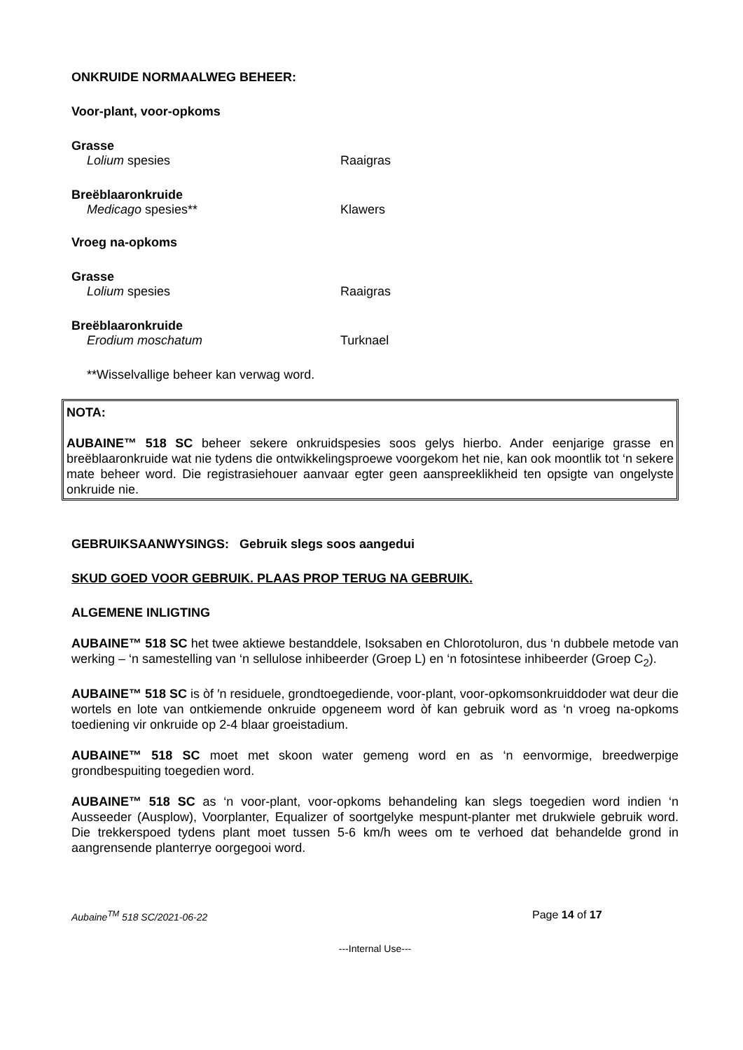ONKRUIDE NORMAALWEG BEHEER:
Voor-plant, voor-opkoms
Grasse
Lolium spesies Raaigras
Breëblaaronkruide
Medicago spesies** Klawers
Vroeg na-opkoms
Grasse
Lolium spesies Raaigras
Breëblaaronkruide
Erodium moschatum Turknael
**Wisselvallige beheer kan verwag word.
NOTA:
AUBAINE™ 518 SC beheer sekere onkruidspesies soos gelys hierbo. Ander eenjarige grasse en breëblaaronkruide wat nie tydens die ontwikkelingsproewe voorgekom het nie, kan ook moontlik tot ‘n sekere mate beheer word. Die registrasiehouer aanvaar egter geen aanspreeklikheid ten opsigte van ongelyste onkruide nie.
GEBRUIKSAANWYSINGS: Gebruik slegs soos aangedui
SKUD GOED VOOR GEBRUIK. PLAAS PROP TERUG NA GEBRUIK.
ALGEMENE INLIGTING
AUBAINE™ 518 SC het twee aktiewe bestanddele, Isoksaben en Chlorotoluron, dus ‘n dubbele metode van werking – ‘n samestelling van ‘n sellulose inhibeerder (Groep L) en ‘n fotosintese inhibeerder (Groep C<sub>2</sub>).
AUBAINE™ 518 SC is òf ′n residuele, grondtoegediende, voor-plant, voor-opkomsonkruiddoder wat deur die wortels en lote van ontkiemende onkruide opgeneem word òf kan gebruik word as ‘n vroeg na-opkoms toediening vir onkruide op 2-4 blaar groeistadium.
AUBAINE™ 518 SC moet met skoon water gemeng word en as ‘n eenvormige, breedwerpige grondbespuiting toegedien word.
AUBAINE™ 518 SC as ‘n voor-plant, voor-opkoms behandeling kan slegs toegedien word indien ‘n Ausseeder (Ausplow), Voorplanter, Equalizer of soortgelyke mespunt-planter met drukwiele gebruik word. Die trekkerspoed tydens plant moet tussen 5-6 km/h wees om te verhoed dat behandelde grond in aangrensende planterrye oorgegooi word.
Aubaine<sup>TM</sup> 518 SC/2021-06-22 Page 14 of 17
---Internal Use---